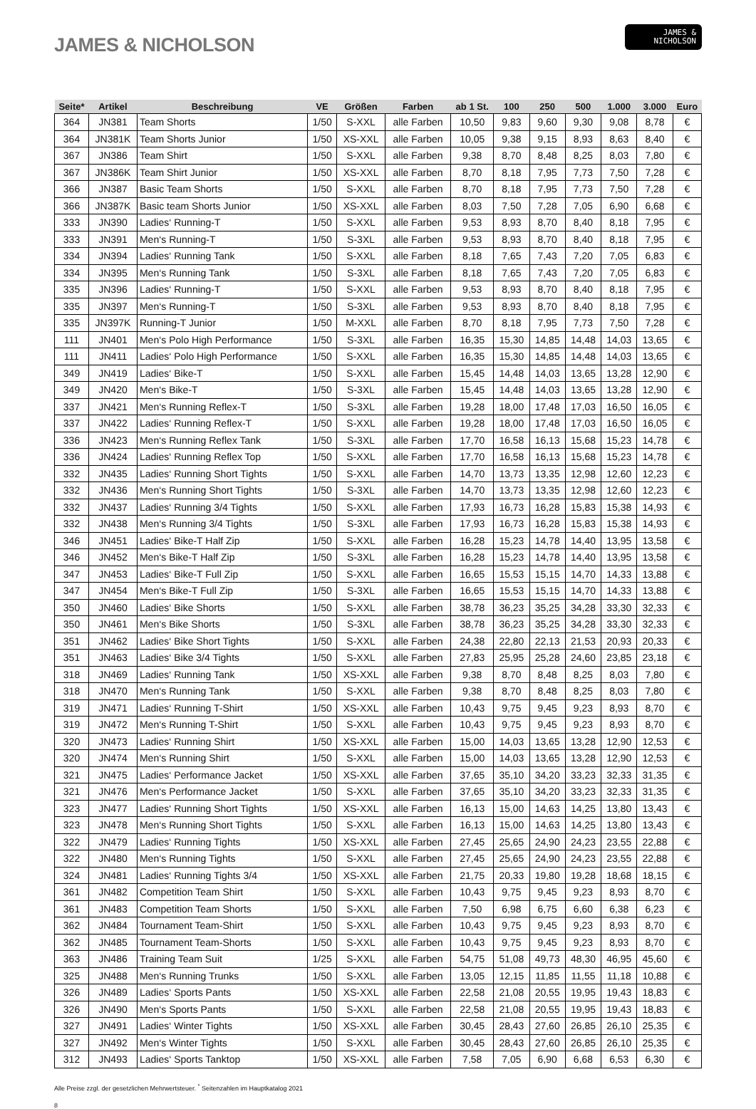JAMES & NICHOLSON
JAMES &
NICHOLSON
| Seite* | Artikel | Beschreibung | VE | Größen | Farben | ab 1 St. | 100 | 250 | 500 | 1.000 | 3.000 | Euro |
| --- | --- | --- | --- | --- | --- | --- | --- | --- | --- | --- | --- | --- |
| 364 | JN381 | Team Shorts | 1/50 | S-XXL | alle Farben | 10,50 | 9,83 | 9,60 | 9,30 | 9,08 | 8,78 | € |
| 364 | JN381K | Team Shorts Junior | 1/50 | XS-XXL | alle Farben | 10,05 | 9,38 | 9,15 | 8,93 | 8,63 | 8,40 | € |
| 367 | JN386 | Team Shirt | 1/50 | S-XXL | alle Farben | 9,38 | 8,70 | 8,48 | 8,25 | 8,03 | 7,80 | € |
| 367 | JN386K | Team Shirt Junior | 1/50 | XS-XXL | alle Farben | 8,70 | 8,18 | 7,95 | 7,73 | 7,50 | 7,28 | € |
| 366 | JN387 | Basic Team Shorts | 1/50 | S-XXL | alle Farben | 8,70 | 8,18 | 7,95 | 7,73 | 7,50 | 7,28 | € |
| 366 | JN387K | Basic team Shorts Junior | 1/50 | XS-XXL | alle Farben | 8,03 | 7,50 | 7,28 | 7,05 | 6,90 | 6,68 | € |
| 333 | JN390 | Ladies‘ Running-T | 1/50 | S-XXL | alle Farben | 9,53 | 8,93 | 8,70 | 8,40 | 8,18 | 7,95 | € |
| 333 | JN391 | Men‘s Running-T | 1/50 | S-3XL | alle Farben | 9,53 | 8,93 | 8,70 | 8,40 | 8,18 | 7,95 | € |
| 334 | JN394 | Ladies‘ Running Tank | 1/50 | S-XXL | alle Farben | 8,18 | 7,65 | 7,43 | 7,20 | 7,05 | 6,83 | € |
| 334 | JN395 | Men‘s Running Tank | 1/50 | S-3XL | alle Farben | 8,18 | 7,65 | 7,43 | 7,20 | 7,05 | 6,83 | € |
| 335 | JN396 | Ladies‘ Running-T | 1/50 | S-XXL | alle Farben | 9,53 | 8,93 | 8,70 | 8,40 | 8,18 | 7,95 | € |
| 335 | JN397 | Men‘s Running-T | 1/50 | S-3XL | alle Farben | 9,53 | 8,93 | 8,70 | 8,40 | 8,18 | 7,95 | € |
| 335 | JN397K | Running-T Junior | 1/50 | M-XXL | alle Farben | 8,70 | 8,18 | 7,95 | 7,73 | 7,50 | 7,28 | € |
| 111 | JN401 | Men‘s Polo High Performance | 1/50 | S-3XL | alle Farben | 16,35 | 15,30 | 14,85 | 14,48 | 14,03 | 13,65 | € |
| 111 | JN411 | Ladies‘ Polo High Performance | 1/50 | S-XXL | alle Farben | 16,35 | 15,30 | 14,85 | 14,48 | 14,03 | 13,65 | € |
| 349 | JN419 | Ladies‘ Bike-T | 1/50 | S-XXL | alle Farben | 15,45 | 14,48 | 14,03 | 13,65 | 13,28 | 12,90 | € |
| 349 | JN420 | Men‘s Bike-T | 1/50 | S-3XL | alle Farben | 15,45 | 14,48 | 14,03 | 13,65 | 13,28 | 12,90 | € |
| 337 | JN421 | Men‘s Running Reflex-T | 1/50 | S-3XL | alle Farben | 19,28 | 18,00 | 17,48 | 17,03 | 16,50 | 16,05 | € |
| 337 | JN422 | Ladies‘ Running Reflex-T | 1/50 | S-XXL | alle Farben | 19,28 | 18,00 | 17,48 | 17,03 | 16,50 | 16,05 | € |
| 336 | JN423 | Men‘s Running Reflex Tank | 1/50 | S-3XL | alle Farben | 17,70 | 16,58 | 16,13 | 15,68 | 15,23 | 14,78 | € |
| 336 | JN424 | Ladies‘ Running Reflex Top | 1/50 | S-XXL | alle Farben | 17,70 | 16,58 | 16,13 | 15,68 | 15,23 | 14,78 | € |
| 332 | JN435 | Ladies‘ Running Short Tights | 1/50 | S-XXL | alle Farben | 14,70 | 13,73 | 13,35 | 12,98 | 12,60 | 12,23 | € |
| 332 | JN436 | Men‘s Running Short Tights | 1/50 | S-3XL | alle Farben | 14,70 | 13,73 | 13,35 | 12,98 | 12,60 | 12,23 | € |
| 332 | JN437 | Ladies‘ Running 3/4 Tights | 1/50 | S-XXL | alle Farben | 17,93 | 16,73 | 16,28 | 15,83 | 15,38 | 14,93 | € |
| 332 | JN438 | Men‘s Running 3/4 Tights | 1/50 | S-3XL | alle Farben | 17,93 | 16,73 | 16,28 | 15,83 | 15,38 | 14,93 | € |
| 346 | JN451 | Ladies‘ Bike-T Half Zip | 1/50 | S-XXL | alle Farben | 16,28 | 15,23 | 14,78 | 14,40 | 13,95 | 13,58 | € |
| 346 | JN452 | Men‘s Bike-T Half Zip | 1/50 | S-3XL | alle Farben | 16,28 | 15,23 | 14,78 | 14,40 | 13,95 | 13,58 | € |
| 347 | JN453 | Ladies‘ Bike-T Full Zip | 1/50 | S-XXL | alle Farben | 16,65 | 15,53 | 15,15 | 14,70 | 14,33 | 13,88 | € |
| 347 | JN454 | Men‘s Bike-T Full Zip | 1/50 | S-3XL | alle Farben | 16,65 | 15,53 | 15,15 | 14,70 | 14,33 | 13,88 | € |
| 350 | JN460 | Ladies‘ Bike Shorts | 1/50 | S-XXL | alle Farben | 38,78 | 36,23 | 35,25 | 34,28 | 33,30 | 32,33 | € |
| 350 | JN461 | Men‘s Bike Shorts | 1/50 | S-3XL | alle Farben | 38,78 | 36,23 | 35,25 | 34,28 | 33,30 | 32,33 | € |
| 351 | JN462 | Ladies‘ Bike Short Tights | 1/50 | S-XXL | alle Farben | 24,38 | 22,80 | 22,13 | 21,53 | 20,93 | 20,33 | € |
| 351 | JN463 | Ladies‘ Bike 3/4 Tights | 1/50 | S-XXL | alle Farben | 27,83 | 25,95 | 25,28 | 24,60 | 23,85 | 23,18 | € |
| 318 | JN469 | Ladies‘ Running Tank | 1/50 | XS-XXL | alle Farben | 9,38 | 8,70 | 8,48 | 8,25 | 8,03 | 7,80 | € |
| 318 | JN470 | Men‘s Running Tank | 1/50 | S-XXL | alle Farben | 9,38 | 8,70 | 8,48 | 8,25 | 8,03 | 7,80 | € |
| 319 | JN471 | Ladies‘ Running T-Shirt | 1/50 | XS-XXL | alle Farben | 10,43 | 9,75 | 9,45 | 9,23 | 8,93 | 8,70 | € |
| 319 | JN472 | Men‘s Running T-Shirt | 1/50 | S-XXL | alle Farben | 10,43 | 9,75 | 9,45 | 9,23 | 8,93 | 8,70 | € |
| 320 | JN473 | Ladies‘ Running Shirt | 1/50 | XS-XXL | alle Farben | 15,00 | 14,03 | 13,65 | 13,28 | 12,90 | 12,53 | € |
| 320 | JN474 | Men‘s Running Shirt | 1/50 | S-XXL | alle Farben | 15,00 | 14,03 | 13,65 | 13,28 | 12,90 | 12,53 | € |
| 321 | JN475 | Ladies‘ Performance Jacket | 1/50 | XS-XXL | alle Farben | 37,65 | 35,10 | 34,20 | 33,23 | 32,33 | 31,35 | € |
| 321 | JN476 | Men‘s Performance Jacket | 1/50 | S-XXL | alle Farben | 37,65 | 35,10 | 34,20 | 33,23 | 32,33 | 31,35 | € |
| 323 | JN477 | Ladies‘ Running Short Tights | 1/50 | XS-XXL | alle Farben | 16,13 | 15,00 | 14,63 | 14,25 | 13,80 | 13,43 | € |
| 323 | JN478 | Men‘s Running Short Tights | 1/50 | S-XXL | alle Farben | 16,13 | 15,00 | 14,63 | 14,25 | 13,80 | 13,43 | € |
| 322 | JN479 | Ladies‘ Running Tights | 1/50 | XS-XXL | alle Farben | 27,45 | 25,65 | 24,90 | 24,23 | 23,55 | 22,88 | € |
| 322 | JN480 | Men‘s Running Tights | 1/50 | S-XXL | alle Farben | 27,45 | 25,65 | 24,90 | 24,23 | 23,55 | 22,88 | € |
| 324 | JN481 | Ladies‘ Running Tights 3/4 | 1/50 | XS-XXL | alle Farben | 21,75 | 20,33 | 19,80 | 19,28 | 18,68 | 18,15 | € |
| 361 | JN482 | Competition Team Shirt | 1/50 | S-XXL | alle Farben | 10,43 | 9,75 | 9,45 | 9,23 | 8,93 | 8,70 | € |
| 361 | JN483 | Competition Team Shorts | 1/50 | S-XXL | alle Farben | 7,50 | 6,98 | 6,75 | 6,60 | 6,38 | 6,23 | € |
| 362 | JN484 | Tournament Team-Shirt | 1/50 | S-XXL | alle Farben | 10,43 | 9,75 | 9,45 | 9,23 | 8,93 | 8,70 | € |
| 362 | JN485 | Tournament Team-Shorts | 1/50 | S-XXL | alle Farben | 10,43 | 9,75 | 9,45 | 9,23 | 8,93 | 8,70 | € |
| 363 | JN486 | Training Team Suit | 1/25 | S-XXL | alle Farben | 54,75 | 51,08 | 49,73 | 48,30 | 46,95 | 45,60 | € |
| 325 | JN488 | Men‘s Running Trunks | 1/50 | S-XXL | alle Farben | 13,05 | 12,15 | 11,85 | 11,55 | 11,18 | 10,88 | € |
| 326 | JN489 | Ladies‘ Sports Pants | 1/50 | XS-XXL | alle Farben | 22,58 | 21,08 | 20,55 | 19,95 | 19,43 | 18,83 | € |
| 326 | JN490 | Men‘s Sports Pants | 1/50 | S-XXL | alle Farben | 22,58 | 21,08 | 20,55 | 19,95 | 19,43 | 18,83 | € |
| 327 | JN491 | Ladies‘ Winter Tights | 1/50 | XS-XXL | alle Farben | 30,45 | 28,43 | 27,60 | 26,85 | 26,10 | 25,35 | € |
| 327 | JN492 | Men‘s Winter Tights | 1/50 | S-XXL | alle Farben | 30,45 | 28,43 | 27,60 | 26,85 | 26,10 | 25,35 | € |
| 312 | JN493 | Ladies‘ Sports Tanktop | 1/50 | XS-XXL | alle Farben | 7,58 | 7,05 | 6,90 | 6,68 | 6,53 | 6,30 | € |
Alle Preise zzgl. der gesetzlichen Mehrwertsteuer. <sup>*</sup> Seitenzahlen im Hauptkatalog 2021
8